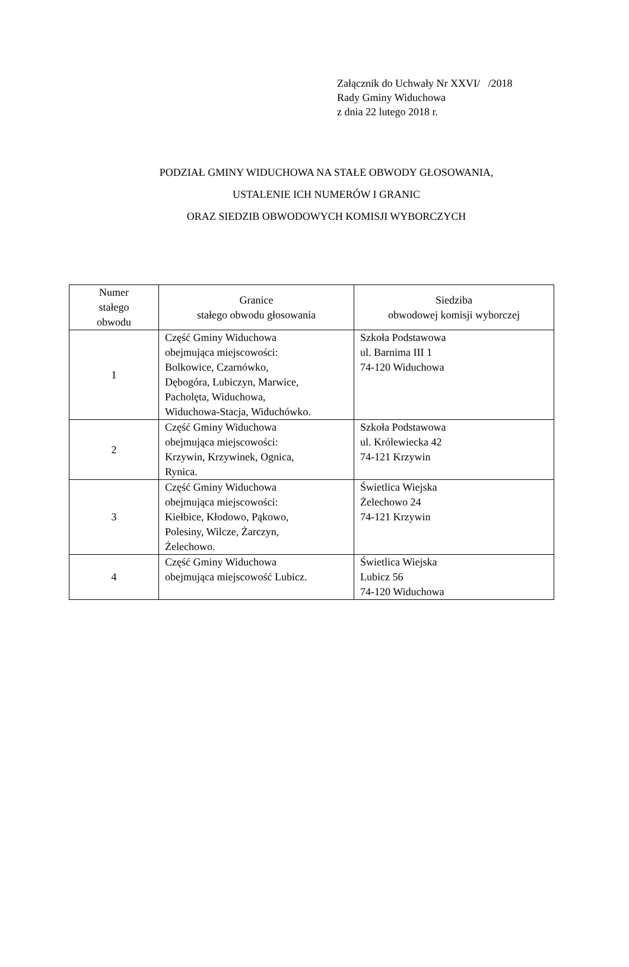Załącznik do Uchwały Nr XXVI/ /2018
Rady Gminy Widuchowa
z dnia 22 lutego 2018 r.
PODZIAŁ GMINY WIDUCHOWA NA STAŁE OBWODY GŁOSOWANIA,
USTALENIE ICH NUMERÓW I GRANIC
ORAZ SIEDZIB OBWODOWYCH KOMISJI WYBORCZYCH
| Numer stałego obwodu | Granice stałego obwodu głosowania | Siedziba obwodowej komisji wyborczej |
| --- | --- | --- |
| 1 | Część Gminy Widuchowa obejmująca miejscowości: Bolkowice, Czarnówko, Dębogóra, Lubiczyn, Marwice, Pacholęta, Widuchowa, Widuchowa-Stacja, Widuchówko. | Szkoła Podstawowa ul. Barnima III 1 74-120 Widuchowa |
| 2 | Część Gminy Widuchowa obejmująca miejscowości: Krzywin, Krzywinek, Ognica, Rynica. | Szkoła Podstawowa ul. Królewiecka 42 74-121 Krzywin |
| 3 | Część Gminy Widuchowa obejmująca miejscowości: Kiełbice, Kłodowo, Pąkowo, Polesiny, Wilcze, Żarczyn, Żelechowo. | Świetlica Wiejska Żelechowo 24 74-121 Krzywin |
| 4 | Część Gminy Widuchowa obejmująca miejscowość Lubicz. | Świetlica Wiejska Lubicz 56 74-120 Widuchowa |